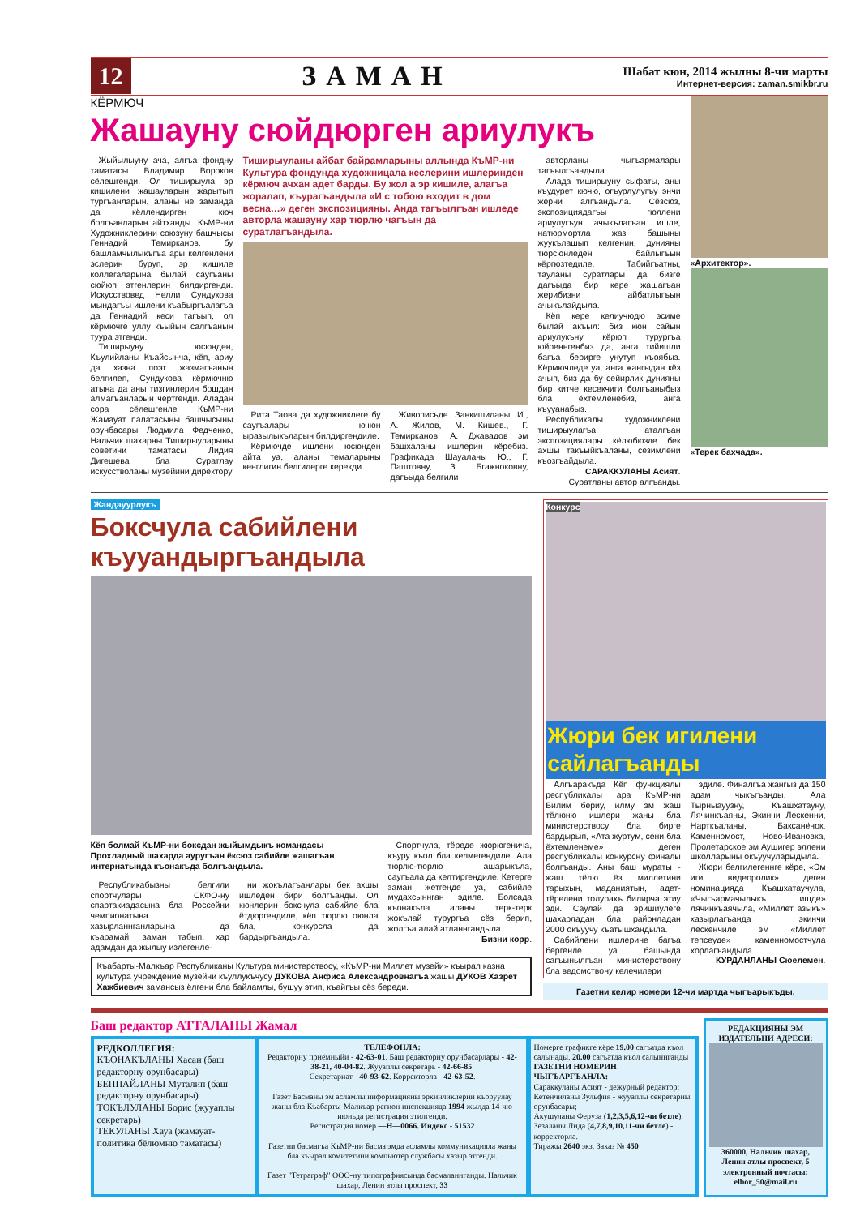12
ЗАМАН
Шабат кюн, 2014 жылны 8-чи марты
Интернет-версия: zaman.smikbr.ru
КЁРМЮЧ
Жашауну сюйдюрген ариулукъ
Жыйылыуну ача, алгъа фондну таматасы Владимир Вороков сёлешгенди. Ол тиширыула эр кишилени жашауларын жарытып тургъанларын, аланы не заманда да кёллендирген кюч болгъанларын айтханды. КъМР-ни Художниклерини союзуну башчысы Геннадий Темирканов, бу башламчылыкъгъа ары келгенлени эслерин буруп, эр кишиле коллегаларына былай саугъаны сюйюп этгенлерин билдиргенди. Искусствовед Нелли Сундукова мындагъы ишлени къабыргъалагъа да Геннадий кеси тагъып, ол кёрмючге уллу къыйын салгъанын туура этгенди.
Тиширыуну юсюнден, Къулийланы Къайсынча, кёп, ариу да хазна поэт жазмагъанын белгилеп, Сундукова кёрмючню атына да аны тизгинлерин бошдан алмагъанларын чертгенди. Аладан сора сёлешгенле КъМР-ни Жамауат палатасыны башчысыны орунбасары Людмила Федченко, Нальчик шахарны Тиширыуларыны советини таматасы Лидия Дигешева бла Суратлау искусстволаны музейини директору
Тиширыуланы айбат байрамларыны аллында КъМР-ни Культура фондунда художницала кеслерини ишлеринден кёрмюч ачхан адет барды. Бу жол а эр кишиле, алагъа жоралап, къурагъандыла «И с тобою входит в дом весна…» деген экспозицияны. Анда тагъылгъан ишледе авторла жашауну хар тюрлю чагъын да суратлагъандыла.
Рита Таова да художниклеге бу саугъалары ючюн ыразылыкъларын билдиргендиле.
Кёрмючде ишлени юсюнден айта уа, аланы темаларыны кенглигин белгилерге керекди.
Живописьде Занкишиланы И., А. Жилов, М. Кишев., Г. Темирканов, А. Джавадов эм башхаланы ишлерин кёребиз. Графикада Шауаланы Ю., Г. Паштовну, З. Бгажноковну, дагъыда белгили
авторланы чыгъармалары тагъылгъандыла.
Алада тиширыуну сыфаты, аны къудурет кючю, огъурлулугъу энчи жерни алгъандыла. Сёзсюз, экспозициядагъы гюллени ариулугъун ачыкълагъан ишле, натюрмортла жаз башыны жуукълашып келгенин, дунияны тюрсюнледен байлыгъын кёргюзтедиле. Табийгъатны, тауланы суратлары да бизге дагъыда бир кере жашагъан жерибизни айбатлыгъын ачыкълайдыла.
Кёп кере келиучюдю эсиме былай акъыл: биз кюн сайын ариулукъну кёрюп турургъа юйреннгенбиз да, анга тийишли багъа берирге унутуп къоябыз. Кёрмючледе уа, анга жангыдан кёз ачып, биз да бу сейирлик дунияны бир китче кесекчиги болгъаныбыз бла ёхтемленебиз, анга къууанабыз.
Республикалы художниклени тиширыулагъа аталгъан экспозициялары кёлюбюзде бек ахшы такъыйкъаланы, сезимлени къозгъайдыла.
САРАККУЛАНЫ Асият.
Суратланы автор алгъанды.
«Архитектор».
«Терек бахчада».
Жандауурлукъ
Боксчула сабийлени къууандыргъандыла
Кёп болмай КъМР-ни боксдан жыйымдыкъ командасы Прохладный шахарда ауругъан ёксюз сабийле жашагъан интернатында къонакъда болгъандыла.
Республикабызны белгили спортчулары СКФО-ну спартакиадасына бла Россейни чемпионатына хазырланнганларына да къарамай, заман табып, хар адамдан да жылыу излегенле-
ни жокълагъанлары бек ахшы ишледен бири болгъанды. Ол кюнлерин боксчула сабийле бла ётдюргендиле, кёп тюрлю оюнла бла, конкурсла да бардыргъандыла.
Спортчула, тёреде жюрюгенича, къуру къол бла келмегендиле. Ала тюрлю-тюрлю ашарыкъла, саугъала да келтиргендиле. Кетерге заман жетгенде уа, сабийле мудахсыннган эдиле. Болсада къонакъла аланы терк-терк жокълай турургъа сёз берип, жолгъа алай атланнгандыла.
Бизни корр.
Къабарты-Малкъар Республиканы Культура министерствосу, «КъМР-ни Миллет музейи» къырал казна культура учреждение музейни къуллукъчусу ДУКОВА Анфиса Александровнагъа жашы ДУКОВ Хазрет Хажбиевич замансыз ёлгени бла байламлы, бушуу этип, къайгъы сёз береди.
Конкурс
Жюри бек игилени сайлагъанды
Алгъаракъда Кёп функциялы республикалы ара КъМР-ни Билим бериу, илму эм жаш тёлюню ишлери жаны бла министерствосу бла бирге бардырып, «Ата журтум, сени бла ёхтемленеме» деген республикалы конкурсну финалы болгъанды. Аны баш мураты - жаш тёлю ёз миллетини тарыхын, маданиятын, адет-тёрелени толуракъ билирча этиу эди. Саулай да эришиулеге шахарладан бла районладан 2000 окъуучу къатышхандыла.
Сабийлени ишлерине багъа бергенле уа башында сагъынылгъан министерствону бла ведомствону келечилери
эдиле. Финалгъа жангыз да 150 адам чыкъгъанды. Ала Тырныауузну, Къашхатауну, Лячинкъаяны, Экинчи Лескенни, Нарткъаланы, Баксанёнок, Каменномост, Ново-Ивановка, Пролетарское эм Аушигер эллени школларыны окъуучуларыдыла.
Жюри белгилегеннге кёре, «Эм иги видеоролик» деген номинацияда Къашхатаучула, «Чыгъармачылыкъ ишде» лячинкъаячыла, «Миллет азыкъ» хазырлагъанда экинчи лескенчиле эм «Миллет тепсеуде» каменномостчула хорлагъандыла.
КУРДАНЛАНЫ Сюелемен.
Газетни келир номери 12-чи мартда чыгъарыкъды.
Баш редактор АТТАЛАНЫ Жамал
РЕДКОЛЛЕГИЯ:
КЪОНАКЪЛАНЫ Хасан (баш редакторну орунбасары)
БЕППАЙЛАНЫ Муталип (баш редакторну орунбасары)
ТОКЪЛУЛАНЫ Борис (жууаплы секретарь)
ТЕКУЛАНЫ Хауа (жамауат-политика бёлюмню таматасы)
ТЕЛЕФОНЛА:
Редакторну приёмныйи - 42-63-01. Баш редакторну орунбасарлары - 42-38-21, 40-04-82. Жууаплы секретарь - 42-66-85.
Секретариат - 40-93-62. Корректорла - 42-63-52.
Газет Басманы эм асламлы информацияны эркинликлерин къоруулау жаны бла Къабарты-Малкъар регион инспекцияда 1994 жылда 14-чю июньда регистрация этилгенди.
Регистрация номер —Н—0066. Индекс - 51532
Газетни басмагъа КъМР-ни Басма эмда асламлы коммуникацияла жаны бла къырал комитетини компьютер службасы хазыр этгенди.
Газет "Тетраграф" ООО-ну типографиясында басмаланнганды. Нальчик шахар, Ленин атлы проспект, 33
Номерге графикге кёре 19.00 сагъатда къол салынады. 20.00 сагъатда къол салыннганды
ГАЗЕТНИ НОМЕРИН ЧЫГЪАРГЪАНЛА:
Сараккуланы Асият - дежурный редактор;
Кетенчиланы Зульфия - жууаплы секретарны орунбасары;
Акушуланы Феруза (1,2,3,5,6,12-чи бетле),
Зезаланы Лида (4,7,8,9,10,11-чи бетле) - корректорла.
Тиражы 2640 экз. Заказ № 450
РЕДАКЦИЯНЫ ЭМ ИЗДАТЕЛЬНИ АДРЕСИ:
360000, Нальчик шахар, Ленин атлы проспект, 5
электронный почтасы: elbor_50@mail.ru